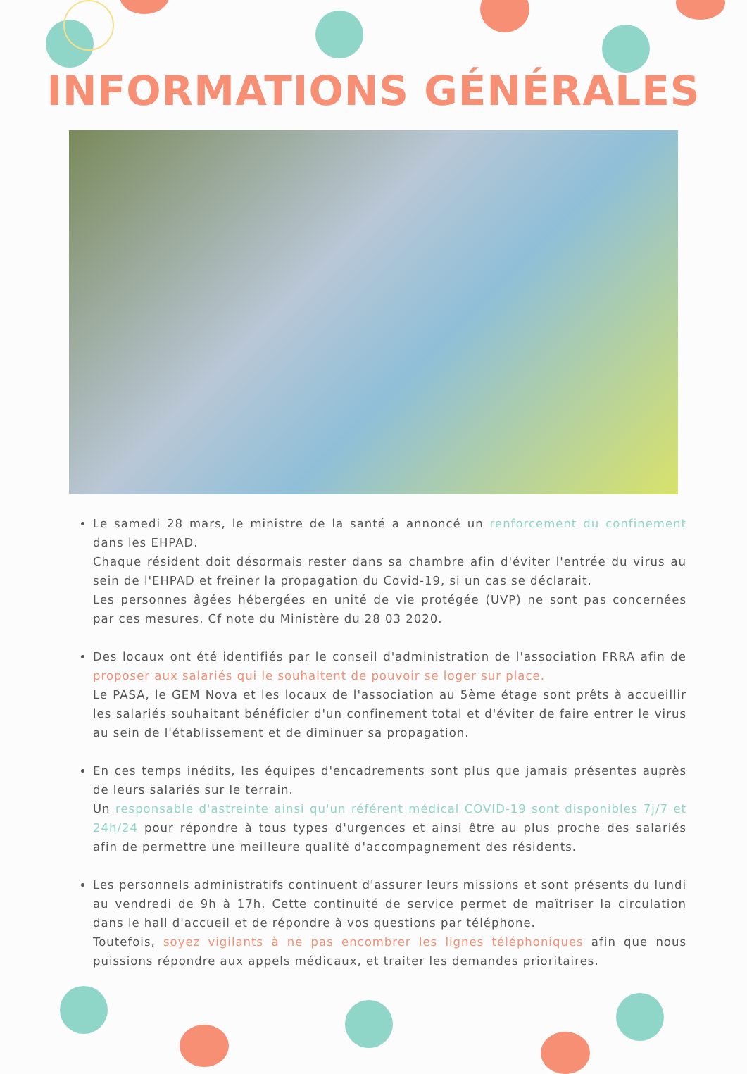INFORMATIONS GÉNÉRALES
Le samedi 28 mars, le ministre de la santé a annoncé un renforcement du confinement dans les EHPAD.
Chaque résident doit désormais rester dans sa chambre afin d'éviter l'entrée du virus au sein de l'EHPAD et freiner la propagation du Covid-19, si un cas se déclarait.
Les personnes âgées hébergées en unité de vie protégée (UVP) ne sont pas concernées par ces mesures. Cf note du Ministère du 28 03 2020.
Des locaux ont été identifiés par le conseil d'administration de l'association FRRA afin de proposer aux salariés qui le souhaitent de pouvoir se loger sur place.
Le PASA, le GEM Nova et les locaux de l'association au 5ème étage sont prêts à accueillir les salariés souhaitant bénéficier d'un confinement total et d'éviter de faire entrer le virus au sein de l'établissement et de diminuer sa propagation.
En ces temps inédits, les équipes d'encadrements sont plus que jamais présentes auprès de leurs salariés sur le terrain.
Un responsable d'astreinte ainsi qu'un référent médical COVID-19 sont disponibles 7j/7 et 24h/24 pour répondre à tous types d'urgences et ainsi être au plus proche des salariés afin de permettre une meilleure qualité d'accompagnement des résidents.
Les personnels administratifs continuent d'assurer leurs missions et sont présents du lundi au vendredi de 9h à 17h. Cette continuité de service permet de maîtriser la circulation dans le hall d'accueil et de répondre à vos questions par téléphone.
Toutefois, soyez vigilants à ne pas encombrer les lignes téléphoniques afin que nous puissions répondre aux appels médicaux, et traiter les demandes prioritaires.